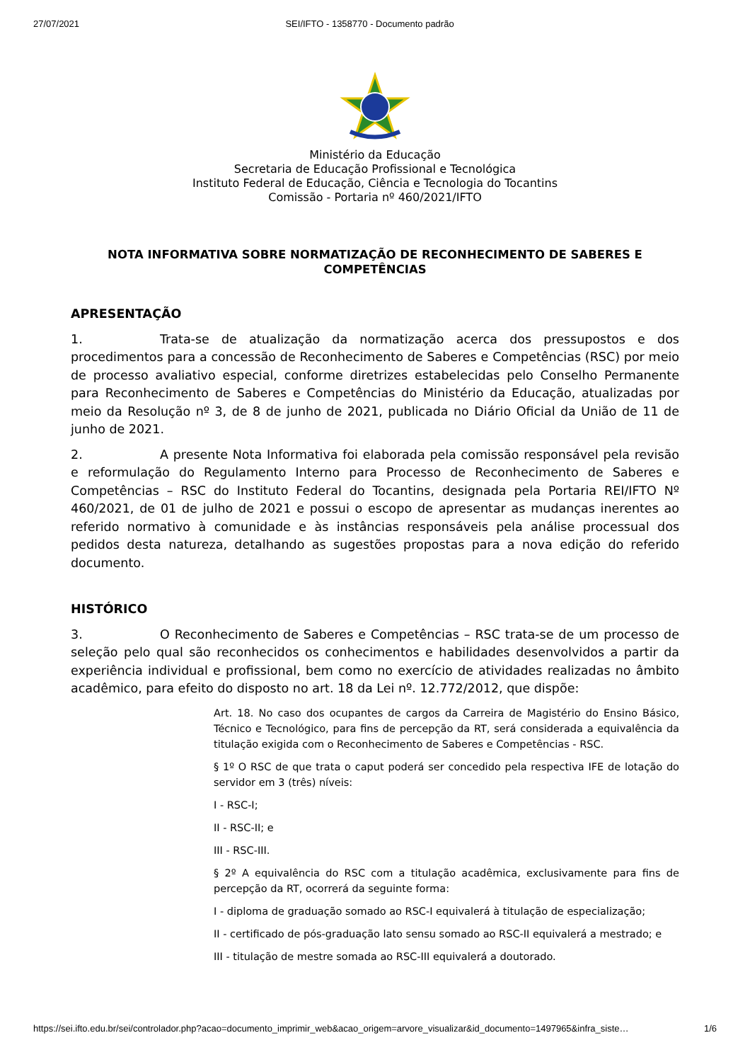27/07/2021 SEI/IFTO - 1358770 - Documento padrão
Ministério da Educação
Secretaria de Educação Profissional e Tecnológica
Instituto Federal de Educação, Ciência e Tecnologia do Tocantins
Comissão - Portaria nº 460/2021/IFTO
NOTA INFORMATIVA SOBRE NORMATIZAÇÃO DE RECONHECIMENTO DE SABERES E COMPETÊNCIAS
APRESENTAÇÃO
1. Trata-se de atualização da normatização acerca dos pressupostos e dos procedimentos para a concessão de Reconhecimento de Saberes e Competências (RSC) por meio de processo avaliativo especial, conforme diretrizes estabelecidas pelo Conselho Permanente para Reconhecimento de Saberes e Competências do Ministério da Educação, atualizadas por meio da Resolução nº 3, de 8 de junho de 2021, publicada no Diário Oficial da União de 11 de junho de 2021.
2. A presente Nota Informativa foi elaborada pela comissão responsável pela revisão e reformulação do Regulamento Interno para Processo de Reconhecimento de Saberes e Competências – RSC do Instituto Federal do Tocantins, designada pela Portaria REI/IFTO Nº 460/2021, de 01 de julho de 2021 e possui o escopo de apresentar as mudanças inerentes ao referido normativo à comunidade e às instâncias responsáveis pela análise processual dos pedidos desta natureza, detalhando as sugestões propostas para a nova edição do referido documento.
HISTÓRICO
3. O Reconhecimento de Saberes e Competências – RSC trata-se de um processo de seleção pelo qual são reconhecidos os conhecimentos e habilidades desenvolvidos a partir da experiência individual e profissional, bem como no exercício de atividades realizadas no âmbito acadêmico, para efeito do disposto no art. 18 da Lei nº. 12.772/2012, que dispõe:
Art. 18. No caso dos ocupantes de cargos da Carreira de Magistério do Ensino Básico, Técnico e Tecnológico, para fins de percepção da RT, será considerada a equivalência da titulação exigida com o Reconhecimento de Saberes e Competências - RSC.
§ 1º O RSC de que trata o caput poderá ser concedido pela respectiva IFE de lotação do servidor em 3 (três) níveis:
I - RSC-I;
II - RSC-II; e
III - RSC-III.
§ 2º A equivalência do RSC com a titulação acadêmica, exclusivamente para fins de percepção da RT, ocorrerá da seguinte forma:
I - diploma de graduação somado ao RSC-I equivalerá à titulação de especialização;
II - certificado de pós-graduação lato sensu somado ao RSC-II equivalerá a mestrado; e
III - titulação de mestre somada ao RSC-III equivalerá a doutorado.
https://sei.ifto.edu.br/sei/controlador.php?acao=documento_imprimir_web&acao_origem=arvore_visualizar&id_documento=1497965&infra_siste… 1/6